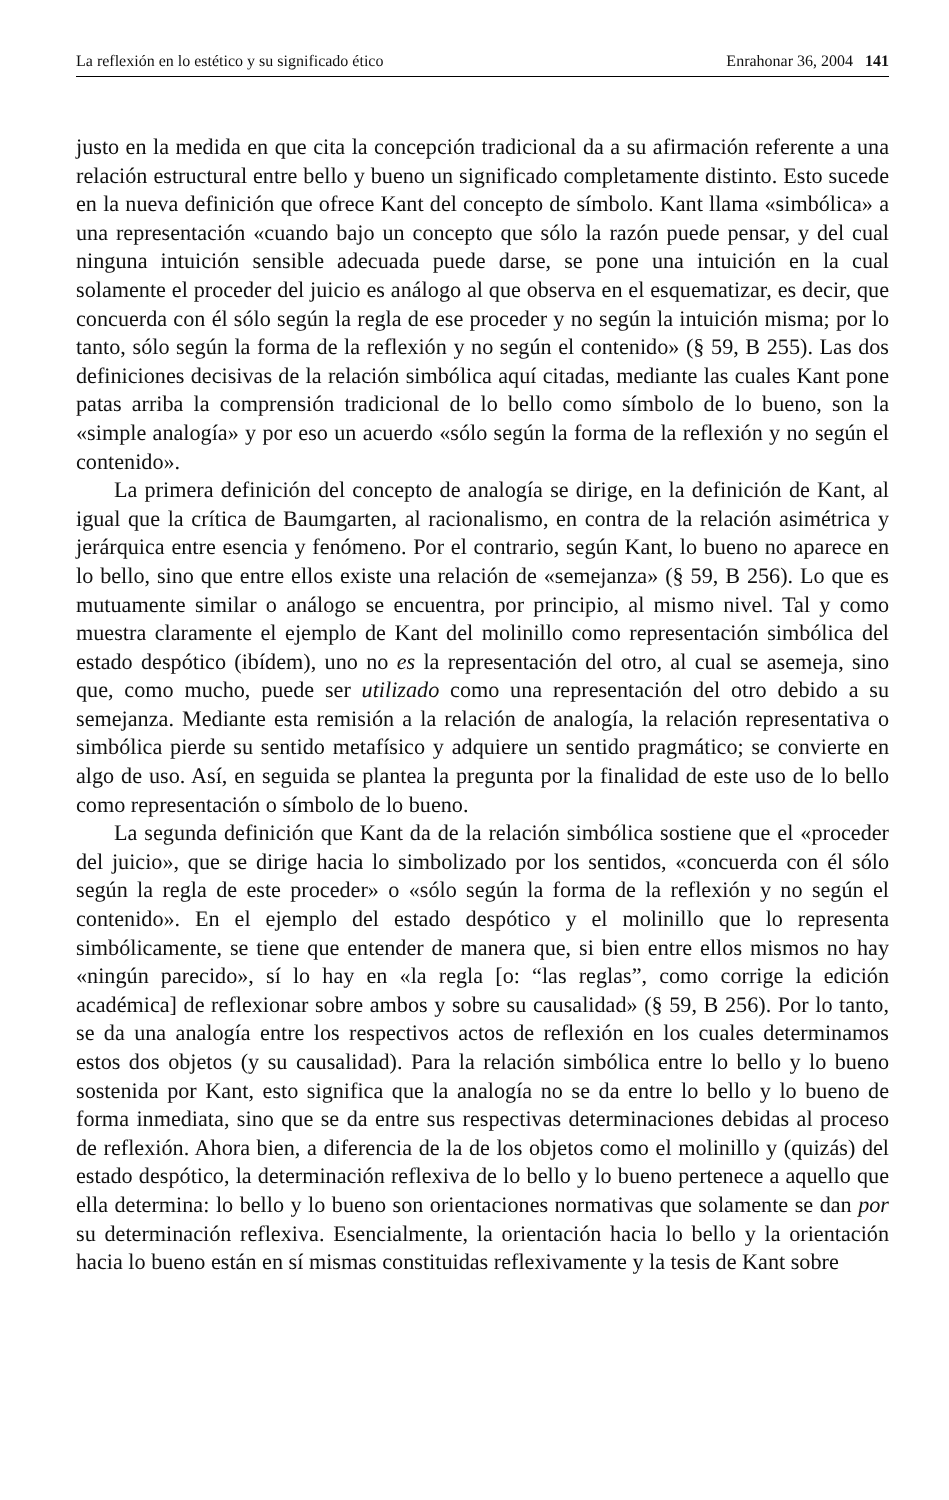La reflexión en lo estético y su significado ético Enrahonar 36, 2004 141
justo en la medida en que cita la concepción tradicional da a su afirmación referente a una relación estructural entre bello y bueno un significado completamente distinto. Esto sucede en la nueva definición que ofrece Kant del concepto de símbolo. Kant llama «simbólica» a una representación «cuando bajo un concepto que sólo la razón puede pensar, y del cual ninguna intuición sensible adecuada puede darse, se pone una intuición en la cual solamente el proceder del juicio es análogo al que observa en el esquematizar, es decir, que concuerda con él sólo según la regla de ese proceder y no según la intuición misma; por lo tanto, sólo según la forma de la reflexión y no según el contenido» (§ 59, B 255). Las dos definiciones decisivas de la relación simbólica aquí citadas, mediante las cuales Kant pone patas arriba la comprensión tradicional de lo bello como símbolo de lo bueno, son la «simple analogía» y por eso un acuerdo «sólo según la forma de la reflexión y no según el contenido».
La primera definición del concepto de analogía se dirige, en la definición de Kant, al igual que la crítica de Baumgarten, al racionalismo, en contra de la relación asimétrica y jerárquica entre esencia y fenómeno. Por el contrario, según Kant, lo bueno no aparece en lo bello, sino que entre ellos existe una relación de «semejanza» (§ 59, B 256). Lo que es mutuamente similar o análogo se encuentra, por principio, al mismo nivel. Tal y como muestra claramente el ejemplo de Kant del molinillo como representación simbólica del estado despótico (ibídem), uno no es la representación del otro, al cual se asemeja, sino que, como mucho, puede ser utilizado como una representación del otro debido a su semejanza. Mediante esta remisión a la relación de analogía, la relación representativa o simbólica pierde su sentido metafísico y adquiere un sentido pragmático; se convierte en algo de uso. Así, en seguida se plantea la pregunta por la finalidad de este uso de lo bello como representación o símbolo de lo bueno.
La segunda definición que Kant da de la relación simbólica sostiene que el «proceder del juicio», que se dirige hacia lo simbolizado por los sentidos, «concuerda con él sólo según la regla de este proceder» o «sólo según la forma de la reflexión y no según el contenido». En el ejemplo del estado despótico y el molinillo que lo representa simbólicamente, se tiene que entender de manera que, si bien entre ellos mismos no hay «ningún parecido», sí lo hay en «la regla [o: “las reglas”, como corrige la edición académica] de reflexionar sobre ambos y sobre su causalidad» (§ 59, B 256). Por lo tanto, se da una analogía entre los respectivos actos de reflexión en los cuales determinamos estos dos objetos (y su causalidad). Para la relación simbólica entre lo bello y lo bueno sostenida por Kant, esto significa que la analogía no se da entre lo bello y lo bueno de forma inmediata, sino que se da entre sus respectivas determinaciones debidas al proceso de reflexión. Ahora bien, a diferencia de la de los objetos como el molinillo y (quizás) del estado despótico, la determinación reflexiva de lo bello y lo bueno pertenece a aquello que ella determina: lo bello y lo bueno son orientaciones normativas que solamente se dan por su determinación reflexiva. Esencialmente, la orientación hacia lo bello y la orientación hacia lo bueno están en sí mismas constituidas reflexivamente y la tesis de Kant sobre